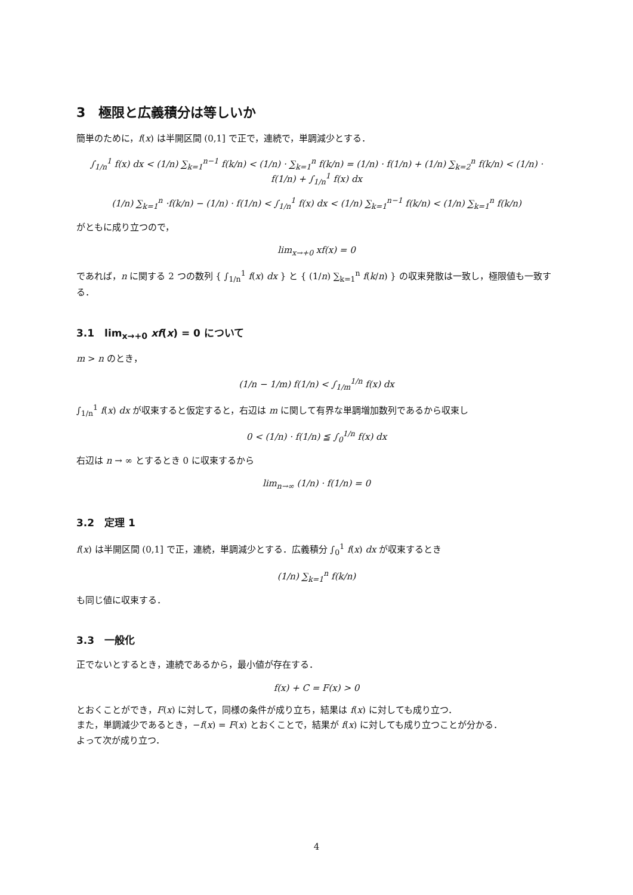3　極限と広義積分は等しいか
簡単のために，f(x) は半開区間 (0,1] で正で，連続で，単調減少とする．
∫<sub>1/n</sub><sup>1</sup> f(x) dx < (1/n) ∑<sub>k=1</sub><sup>n−1</sup> f(k/n) < (1/n) · ∑<sub>k=1</sub><sup>n</sup> f(k/n) = (1/n) · f(1/n) + (1/n) ∑<sub>k=2</sub><sup>n</sup> f(k/n) < (1/n) · f(1/n) + ∫<sub>1/n</sub><sup>1</sup> f(x) dx
(1/n) ∑<sub>k=1</sub><sup>n</sup> ·f(k/n) − (1/n) · f(1/n) < ∫<sub>1/n</sub><sup>1</sup> f(x) dx < (1/n) ∑<sub>k=1</sub><sup>n−1</sup> f(k/n) < (1/n) ∑<sub>k=1</sub><sup>n</sup> f(k/n)
がともに成り立つので，
lim<sub>x→+0</sub> xf(x) = 0
であれば，n に関する 2 つの数列 { ∫<sub>1/n</sub><sup>1</sup> f(x) dx } と { (1/n) ∑<sub>k=1</sub><sup>n</sup> f(k/n) } の収束発散は一致し，極限値も一致する．
3.1　lim<sub>x→+0</sub> xf(x) = 0 について
m > n のとき，
(1/n − 1/m) f(1/n) < ∫<sub>1/m</sub><sup>1/n</sup> f(x) dx
∫<sub>1/n</sub><sup>1</sup> f(x) dx が収束すると仮定すると，右辺は m に関して有界な単調増加数列であるから収束し
0 < (1/n) · f(1/n) ≦ ∫<sub>0</sub><sup>1/n</sup> f(x) dx
右辺は n → ∞ とするとき 0 に収束するから
lim<sub>n→∞</sub> (1/n) · f(1/n) = 0
3.2　定理 1
f(x) は半開区間 (0,1] で正，連続，単調減少とする．広義積分 ∫<sub>0</sub><sup>1</sup> f(x) dx が収束するとき
(1/n) ∑<sub>k=1</sub><sup>n</sup> f(k/n)
も同じ値に収束する．
3.3　一般化
正でないとするとき，連続であるから，最小値が存在する．
f(x) + C = F(x) > 0
とおくことができ，F(x) に対して，同様の条件が成り立ち，結果は f(x) に対しても成り立つ．
また，単調減少であるとき，−f(x) = F(x) とおくことで，結果が f(x) に対しても成り立つことが分かる．
よって次が成り立つ．
4